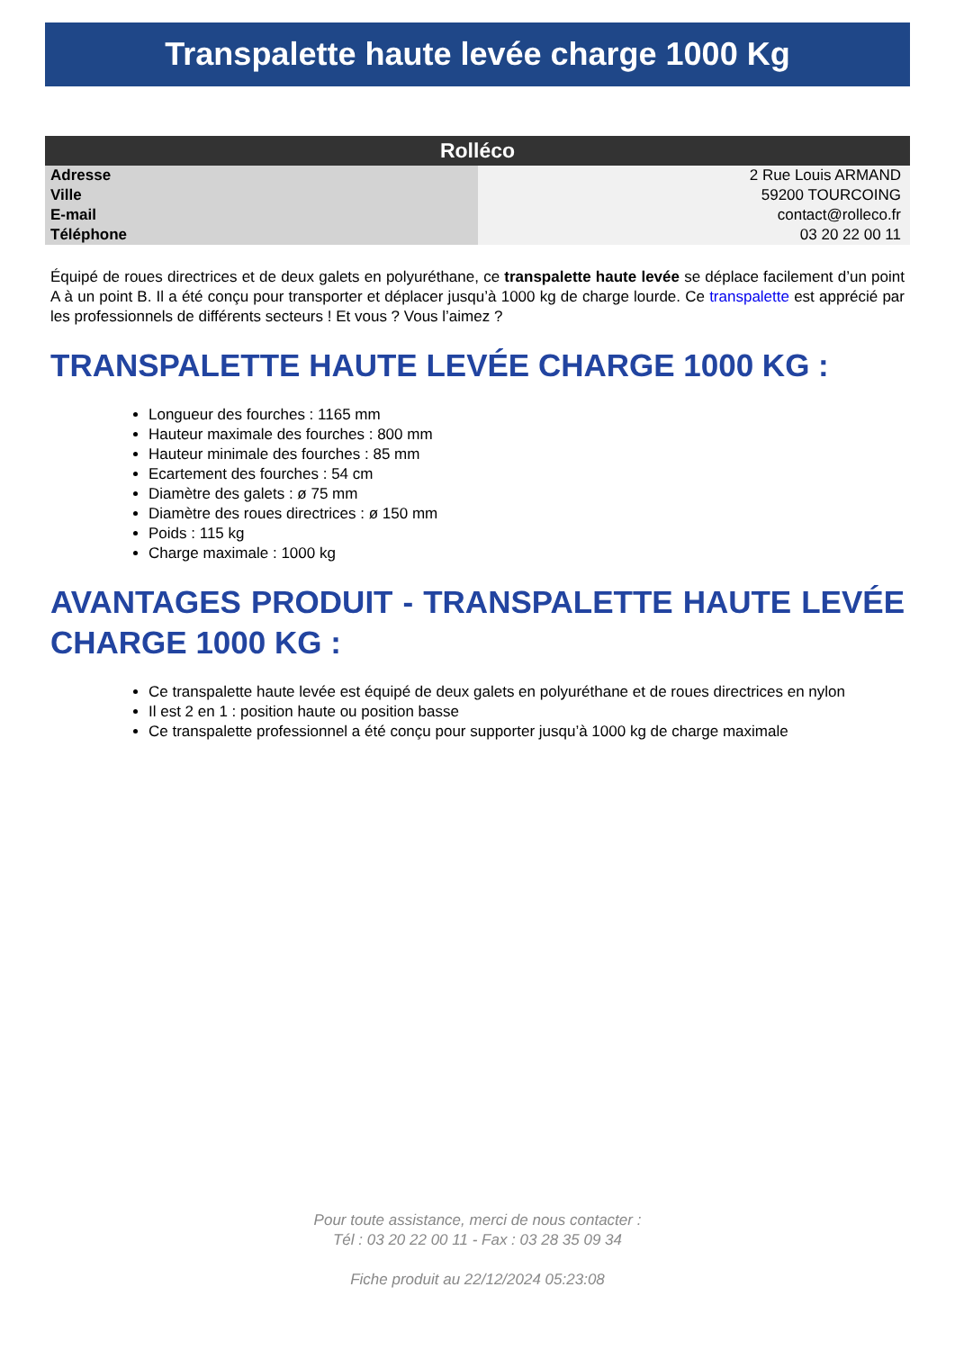Transpalette haute levée charge 1000 Kg
| Rolléco | |
| --- | --- |
| Adresse | 2 Rue Louis ARMAND |
| Ville | 59200 TOURCOING |
| E-mail | contact@rolleco.fr |
| Téléphone | 03 20 22 00 11 |
Équipé de roues directrices et de deux galets en polyuréthane, ce transpalette haute levée se déplace facilement d’un point A à un point B. Il a été conçu pour transporter et déplacer jusqu’à 1000 kg de charge lourde. Ce transpalette est apprécié par les professionnels de différents secteurs ! Et vous ? Vous l’aimez ?
TRANSPALETTE HAUTE LEVÉE CHARGE 1000 KG :
Longueur des fourches : 1165 mm
Hauteur maximale des fourches : 800 mm
Hauteur minimale des fourches : 85 mm
Ecartement des fourches : 54 cm
Diamètre des galets : ø 75 mm
Diamètre des roues directrices : ø 150 mm
Poids : 115 kg
Charge maximale : 1000 kg
AVANTAGES PRODUIT - TRANSPALETTE HAUTE LEVÉE CHARGE 1000 KG :
Ce transpalette haute levée est équipé de deux galets en polyuréthane et de roues directrices en nylon
Il est 2 en 1 : position haute ou position basse
Ce transpalette professionnel a été conçu pour supporter jusqu’à 1000 kg de charge maximale
Pour toute assistance, merci de nous contacter :
Tél : 03 20 22 00 11 - Fax : 03 28 35 09 34
Fiche produit au 22/12/2024 05:23:08